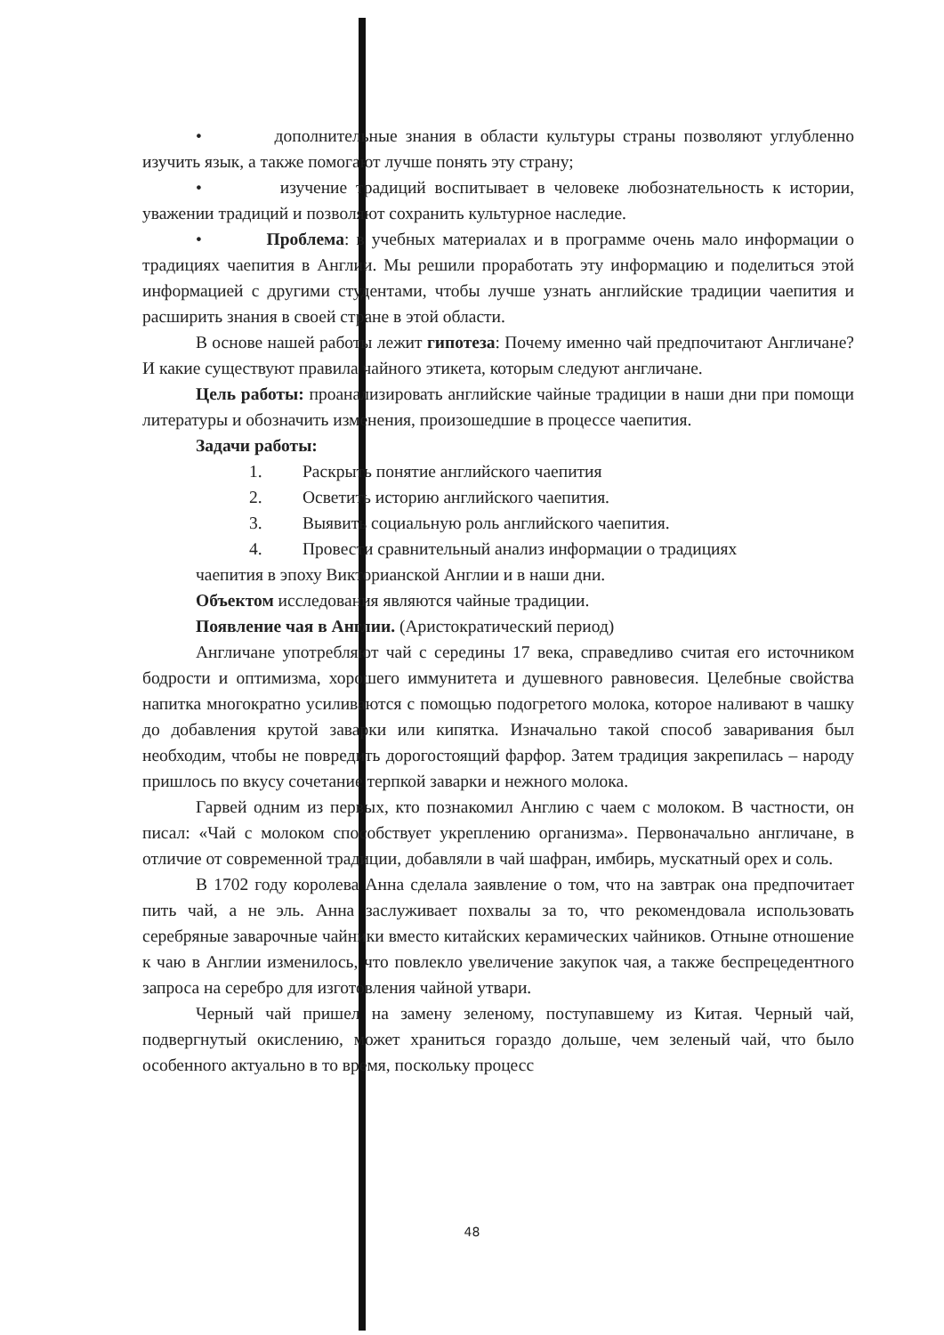• дополнительные знания в области культуры страны позволяют углубленно изучить язык, а также помогают лучше понять эту страну;
• изучение традиций воспитывает в человеке любознательность к истории, уважении традиций и позволяют сохранить культурное наследие.
• Проблема: в учебных материалах и в программе очень мало информации о традициях чаепития в Англии. Мы решили проработать эту информацию и поделиться этой информацией с другими студентами, чтобы лучше узнать английские традиции чаепития и расширить знания в своей стране в этой области.
В основе нашей работы лежит гипотеза: Почему именно чай предпочитают Англичане? И какие существуют правила чайного этикета, которым следуют англичане.
Цель работы: проанализировать английские чайные традиции в наши дни при помощи литературы и обозначить изменения, произошедшие в процессе чаепития.
Задачи работы:
1. Раскрыть понятие английского чаепития
2. Осветить историю английского чаепития.
3. Выявить социальную роль английского чаепития.
4. Провести сравнительный анализ информации о традициях
чаепития в эпоху Викторианской Англии и в наши дни.
Объектом исследования являются чайные традиции.
Появление чая в Англии. (Аристократический период)
Англичане употребляют чай с середины 17 века, справедливо считая его источником бодрости и оптимизма, хорошего иммунитета и душевного равновесия. Целебные свойства напитка многократно усиливаются с помощью подогретого молока, которое наливают в чашку до добавления крутой заварки или кипятка. Изначально такой способ заваривания был необходим, чтобы не повредить дорогостоящий фарфор. Затем традиция закрепилась – народу пришлось по вкусу сочетание терпкой заварки и нежного молока.
Гарвей одним из первых, кто познакомил Англию с чаем с молоком. В частности, он писал: «Чай с молоком способствует укреплению организма». Первоначально англичане, в отличие от современной традиции, добавляли в чай шафран, имбирь, мускатный орех и соль.
В 1702 году королева Анна сделала заявление о том, что на завтрак она предпочитает пить чай, а не эль. Анна заслуживает похвалы за то, что рекомендовала использовать серебряные заварочные чайники вместо китайских керамических чайников. Отныне отношение к чаю в Англии изменилось, что повлекло увеличение закупок чая, а также беспрецедентного запроса на серебро для изготовления чайной утвари.
Черный чай пришел на замену зеленому, поступавшему из Китая. Черный чай, подвергнутый окислению, может храниться гораздо дольше, чем зеленый чай, что было особенного актуально в то время, поскольку процесс
48